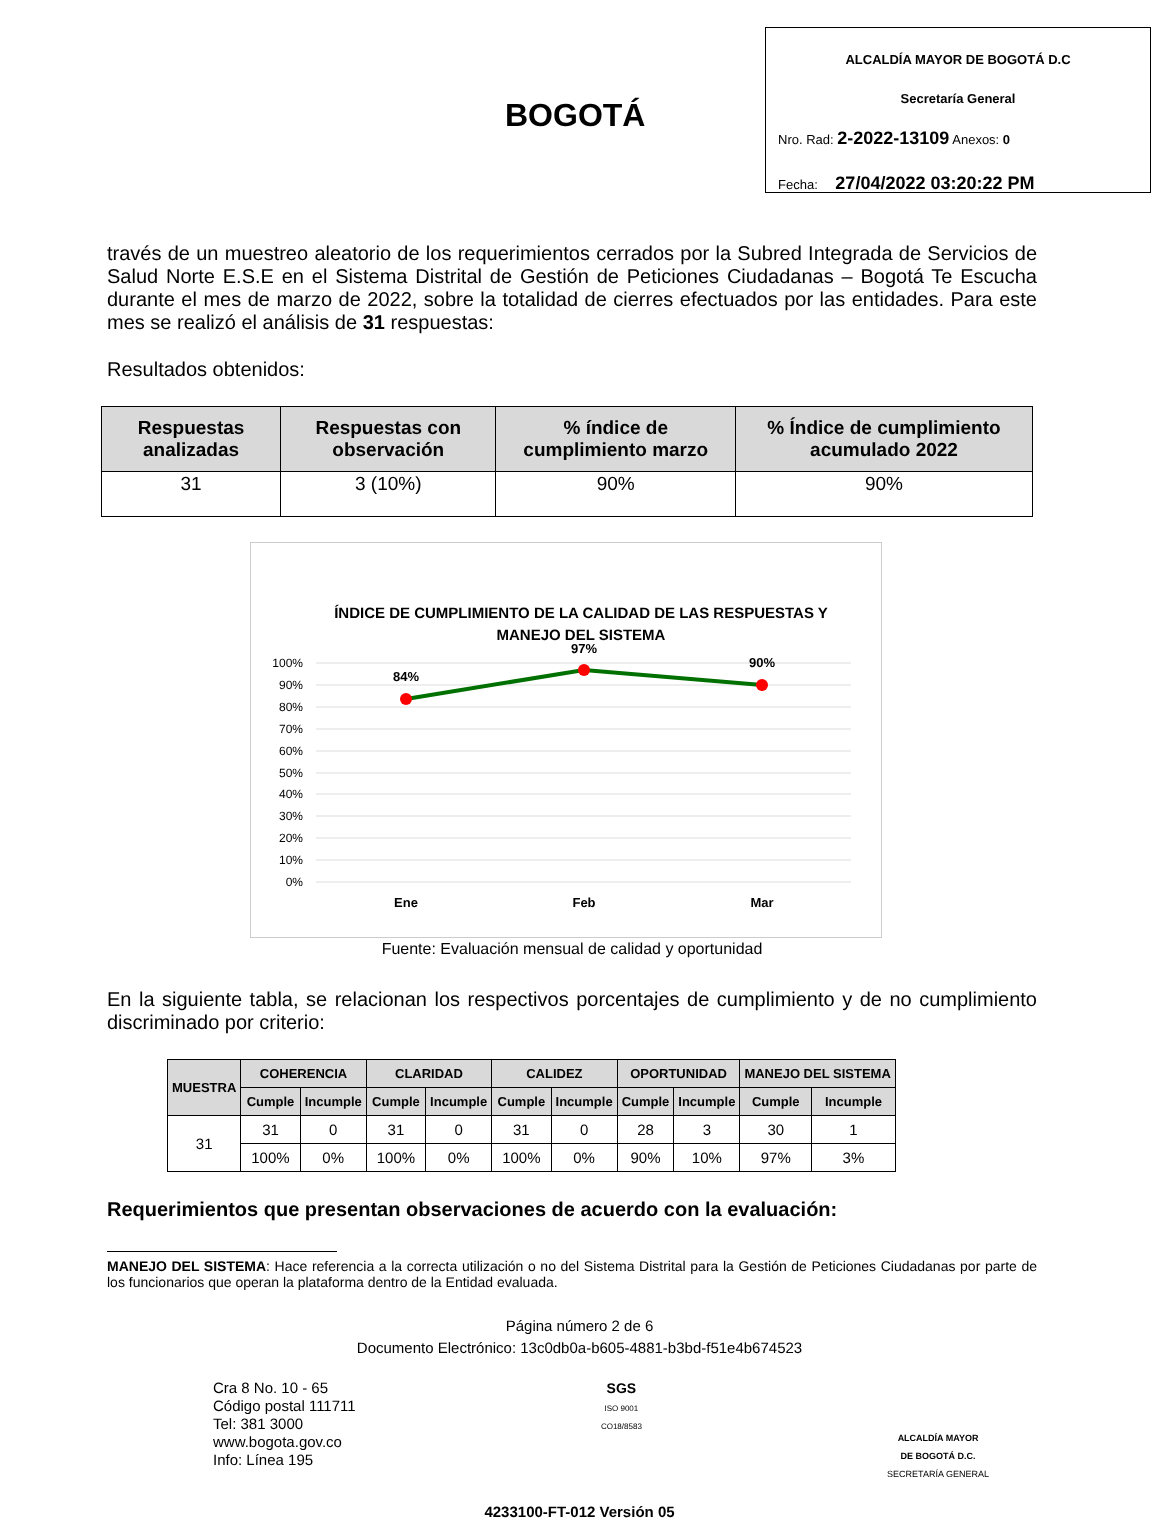BOGOTÁ
ALCALDÍA MAYOR DE BOGOTÁ D.C
Secretaría General
Nro. Rad: 2-2022-13109 Anexos: 0
Fecha: 27/04/2022 03:20:22 PM
través de un muestreo aleatorio de los requerimientos cerrados por la Subred Integrada de Servicios de Salud Norte E.S.E en el Sistema Distrital de Gestión de Peticiones Ciudadanas – Bogotá Te Escucha durante el mes de marzo de 2022, sobre la totalidad de cierres efectuados por las entidades. Para este mes se realizó el análisis de 31 respuestas:
Resultados obtenidos:
| Respuestas analizadas | Respuestas con observación | % índice de cumplimiento marzo | % Índice de cumplimiento acumulado 2022 |
| --- | --- | --- | --- |
| 31 | 3 (10%) | 90% | 90% |
ÍNDICE DE CUMPLIMIENTO DE LA CALIDAD DE LAS RESPUESTAS Y
MANEJO DEL SISTEMA
100%
90%
80%
70%
60%
50%
40%
30%
20%
10%
0%
84%
97%
90%
Ene
Feb
Mar
Fuente: Evaluación mensual de calidad y oportunidad
En la siguiente tabla, se relacionan los respectivos porcentajes de cumplimiento y de no cumplimiento discriminado por criterio:
| MUESTRA | COHERENCIA | | CLARIDAD | | CALIDEZ | | OPORTUNIDAD | | MANEJO DEL SISTEMA | |
| --- | --- | --- | --- | --- | --- | --- | --- | --- | --- | --- |
| | Cumple | Incumple | Cumple | Incumple | Cumple | Incumple | Cumple | Incumple | Cumple | Incumple |
| 31 | 31 | 0 | 31 | 0 | 31 | 0 | 28 | 3 | 30 | 1 |
| | 100% | 0% | 100% | 0% | 100% | 0% | 90% | 10% | 97% | 3% |
Requerimientos que presentan observaciones de acuerdo con la evaluación:
MANEJO DEL SISTEMA: Hace referencia a la correcta utilización o no del Sistema Distrital para la Gestión de Peticiones Ciudadanas por parte de los funcionarios que operan la plataforma dentro de la Entidad evaluada.
Página número 2 de 6
Documento Electrónico: 13c0db0a-b605-4881-b3bd-f51e4b674523
Cra 8 No. 10 - 65
Código postal 111711
Tel: 381 3000
www.bogota.gov.co
Info: Línea 195
SGS
ISO 9001
CO18/8583
ALCALDÍA MAYOR
DE BOGOTÁ D.C.
SECRETARÍA GENERAL
4233100-FT-012 Versión 05